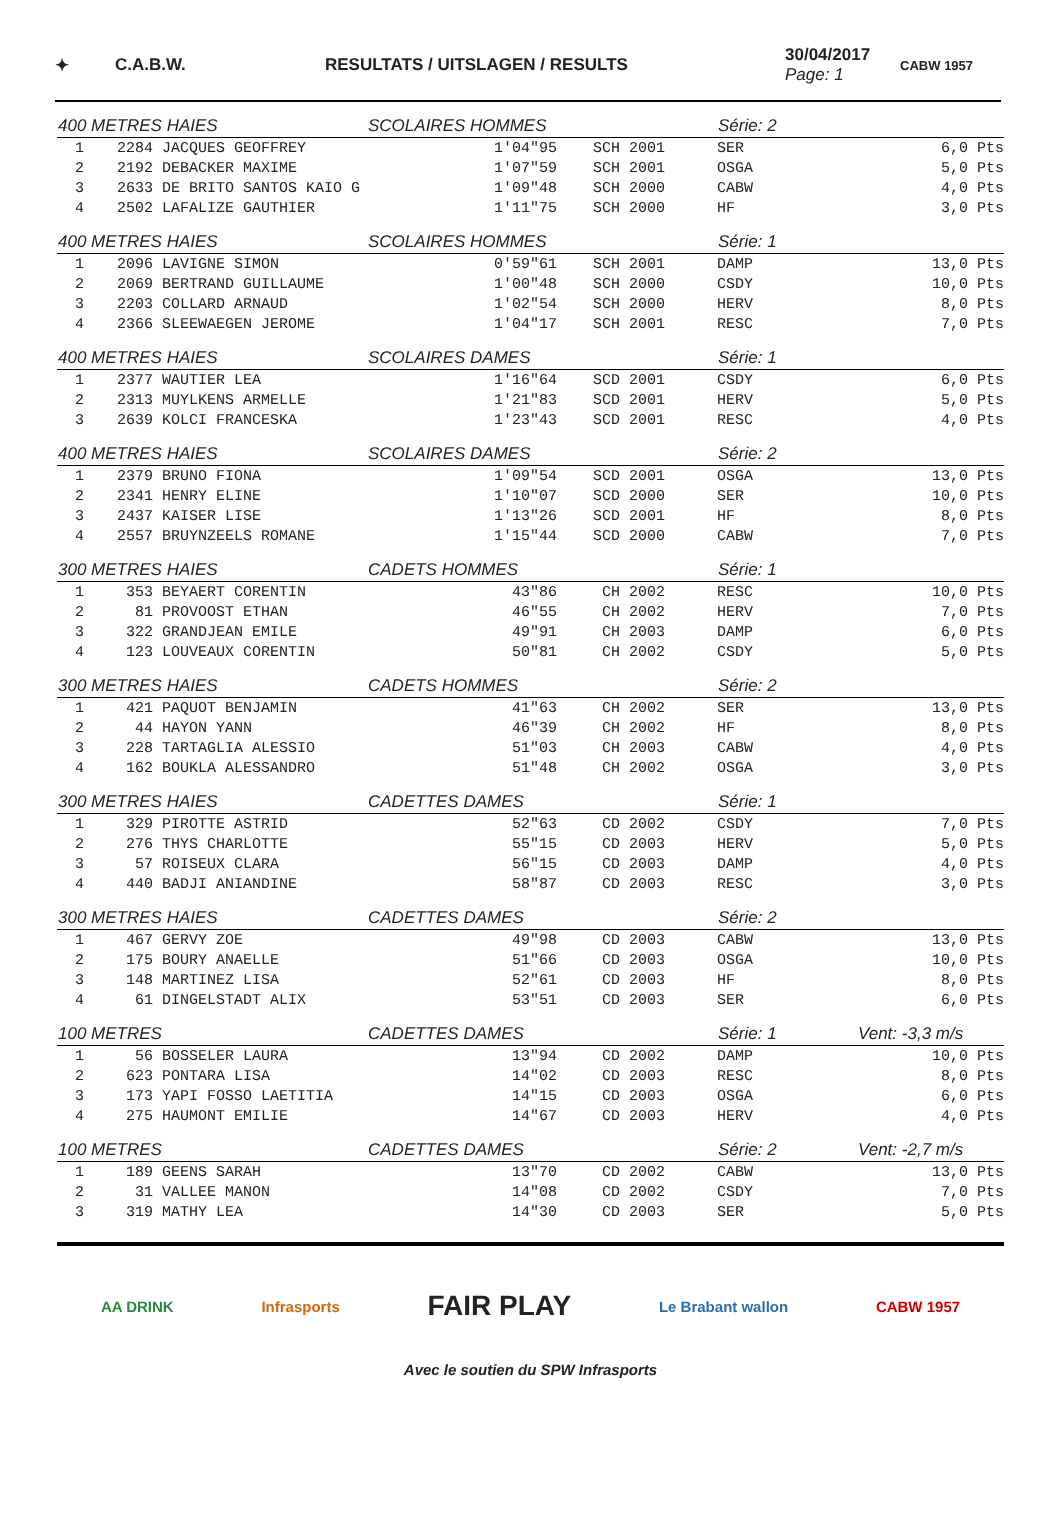✦ C.A.B.W. RESULTATS / UITSLAGEN / RESULTS 30/04/2017
Page: 1 CABW 1957
| 400 METRES HAIES | | SCOLAIRES HOMMES | | Série: 2 | |
| --- | --- | --- | --- | --- | --- |
| 1 | 2284 JACQUES GEOFFREY | 1'04"95 | SCH 2001 | SER | 6,0 Pts |
| 2 | 2192 DEBACKER MAXIME | 1'07"59 | SCH 2001 | OSGA | 5,0 Pts |
| 3 | 2633 DE BRITO SANTOS KAIO G | 1'09"48 | SCH 2000 | CABW | 4,0 Pts |
| 4 | 2502 LAFALIZE GAUTHIER | 1'11"75 | SCH 2000 | HF | 3,0 Pts |
| 400 METRES HAIES | | SCOLAIRES HOMMES | | Série: 1 | |
| 1 | 2096 LAVIGNE SIMON | 0'59"61 | SCH 2001 | DAMP | 13,0 Pts |
| 2 | 2069 BERTRAND GUILLAUME | 1'00"48 | SCH 2000 | CSDY | 10,0 Pts |
| 3 | 2203 COLLARD ARNAUD | 1'02"54 | SCH 2000 | HERV | 8,0 Pts |
| 4 | 2366 SLEEWAEGEN JEROME | 1'04"17 | SCH 2001 | RESC | 7,0 Pts |
| 400 METRES HAIES | | SCOLAIRES DAMES | | Série: 1 | |
| 1 | 2377 WAUTIER LEA | 1'16"64 | SCD 2001 | CSDY | 6,0 Pts |
| 2 | 2313 MUYLKENS ARMELLE | 1'21"83 | SCD 2001 | HERV | 5,0 Pts |
| 3 | 2639 KOLCI FRANCESKA | 1'23"43 | SCD 2001 | RESC | 4,0 Pts |
| 400 METRES HAIES | | SCOLAIRES DAMES | | Série: 2 | |
| 1 | 2379 BRUNO FIONA | 1'09"54 | SCD 2001 | OSGA | 13,0 Pts |
| 2 | 2341 HENRY ELINE | 1'10"07 | SCD 2000 | SER | 10,0 Pts |
| 3 | 2437 KAISER LISE | 1'13"26 | SCD 2001 | HF | 8,0 Pts |
| 4 | 2557 BRUYNZEELS ROMANE | 1'15"44 | SCD 2000 | CABW | 7,0 Pts |
| 300 METRES HAIES | | CADETS HOMMES | | Série: 1 | |
| 1 | 353 BEYAERT CORENTIN | 43"86 | CH 2002 | RESC | 10,0 Pts |
| 2 | 81 PROVOOST ETHAN | 46"55 | CH 2002 | HERV | 7,0 Pts |
| 3 | 322 GRANDJEAN EMILE | 49"91 | CH 2003 | DAMP | 6,0 Pts |
| 4 | 123 LOUVEAUX CORENTIN | 50"81 | CH 2002 | CSDY | 5,0 Pts |
| 300 METRES HAIES | | CADETS HOMMES | | Série: 2 | |
| 1 | 421 PAQUOT BENJAMIN | 41"63 | CH 2002 | SER | 13,0 Pts |
| 2 | 44 HAYON YANN | 46"39 | CH 2002 | HF | 8,0 Pts |
| 3 | 228 TARTAGLIA ALESSIO | 51"03 | CH 2003 | CABW | 4,0 Pts |
| 4 | 162 BOUKLA ALESSANDRO | 51"48 | CH 2002 | OSGA | 3,0 Pts |
| 300 METRES HAIES | | CADETTES DAMES | | Série: 1 | |
| 1 | 329 PIROTTE ASTRID | 52"63 | CD 2002 | CSDY | 7,0 Pts |
| 2 | 276 THYS CHARLOTTE | 55"15 | CD 2003 | HERV | 5,0 Pts |
| 3 | 57 ROISEUX CLARA | 56"15 | CD 2003 | DAMP | 4,0 Pts |
| 4 | 440 BADJI ANIANDINE | 58"87 | CD 2003 | RESC | 3,0 Pts |
| 300 METRES HAIES | | CADETTES DAMES | | Série: 2 | |
| 1 | 467 GERVY ZOE | 49"98 | CD 2003 | CABW | 13,0 Pts |
| 2 | 175 BOURY ANAELLE | 51"66 | CD 2003 | OSGA | 10,0 Pts |
| 3 | 148 MARTINEZ LISA | 52"61 | CD 2003 | HF | 8,0 Pts |
| 4 | 61 DINGELSTADT ALIX | 53"51 | CD 2003 | SER | 6,0 Pts |
| 100 METRES | | CADETTES DAMES | | Série: 1 | Vent: -3,3 m/s |
| 1 | 56 BOSSELER LAURA | 13"94 | CD 2002 | DAMP | 10,0 Pts |
| 2 | 623 PONTARA LISA | 14"02 | CD 2003 | RESC | 8,0 Pts |
| 3 | 173 YAPI FOSSO LAETITIA | 14"15 | CD 2003 | OSGA | 6,0 Pts |
| 4 | 275 HAUMONT EMILIE | 14"67 | CD 2003 | HERV | 4,0 Pts |
| 100 METRES | | CADETTES DAMES | | Série: 2 | Vent: -2,7 m/s |
| 1 | 189 GEENS SARAH | 13"70 | CD 2002 | CABW | 13,0 Pts |
| 2 | 31 VALLEE MANON | 14"08 | CD 2002 | CSDY | 7,0 Pts |
| 3 | 319 MATHY LEA | 14"30 | CD 2003 | SER | 5,0 Pts |
AA DRINK Infrasports FAIR PLAY Le Brabant wallon CABW 1957
Avec le soutien du SPW Infrasports